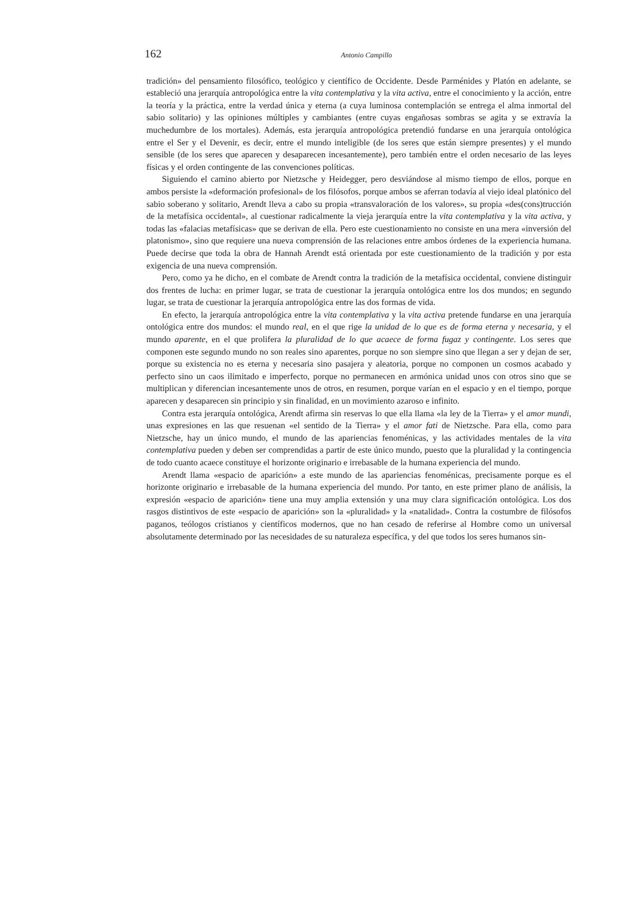162 Antonio Campillo
tradición» del pensamiento filosófico, teológico y científico de Occidente. Desde Parménides y Platón en adelante, se estableció una jerarquía antropológica entre la vita contemplativa y la vita activa, entre el conocimiento y la acción, entre la teoría y la práctica, entre la verdad única y eterna (a cuya luminosa contemplación se entrega el alma inmortal del sabio solitario) y las opiniones múltiples y cambiantes (entre cuyas engañosas sombras se agita y se extravía la muchedumbre de los mortales). Además, esta jerarquía antropológica pretendió fundarse en una jerarquía ontológica entre el Ser y el Devenir, es decir, entre el mundo inteligible (de los seres que están siempre presentes) y el mundo sensible (de los seres que aparecen y desaparecen incesantemente), pero también entre el orden necesario de las leyes físicas y el orden contingente de las convenciones políticas.
Siguiendo el camino abierto por Nietzsche y Heidegger, pero desviándose al mismo tiempo de ellos, porque en ambos persiste la «deformación profesional» de los filósofos, porque ambos se aferran todavía al viejo ideal platónico del sabio soberano y solitario, Arendt lleva a cabo su propia «transvaloración de los valores», su propia «des(cons)trucción de la metafísica occidental», al cuestionar radicalmente la vieja jerarquía entre la vita contemplativa y la vita activa, y todas las «falacias metafísicas» que se derivan de ella. Pero este cuestionamiento no consiste en una mera «inversión del platonismo», sino que requiere una nueva comprensión de las relaciones entre ambos órdenes de la experiencia humana. Puede decirse que toda la obra de Hannah Arendt está orientada por este cuestionamiento de la tradición y por esta exigencia de una nueva comprensión.
Pero, como ya he dicho, en el combate de Arendt contra la tradición de la metafísica occidental, conviene distinguir dos frentes de lucha: en primer lugar, se trata de cuestionar la jerarquía ontológica entre los dos mundos; en segundo lugar, se trata de cuestionar la jerarquía antropológica entre las dos formas de vida.
En efecto, la jerarquía antropológica entre la vita contemplativa y la vita activa pretende fundarse en una jerarquía ontológica entre dos mundos: el mundo real, en el que rige la unidad de lo que es de forma eterna y necesaria, y el mundo aparente, en el que prolifera la pluralidad de lo que acaece de forma fugaz y contingente. Los seres que componen este segundo mundo no son reales sino aparentes, porque no son siempre sino que llegan a ser y dejan de ser, porque su existencia no es eterna y necesaria sino pasajera y aleatoria, porque no componen un cosmos acabado y perfecto sino un caos ilimitado e imperfecto, porque no permanecen en armónica unidad unos con otros sino que se multiplican y diferencian incesantemente unos de otros, en resumen, porque varían en el espacio y en el tiempo, porque aparecen y desaparecen sin principio y sin finalidad, en un movimiento azaroso e infinito.
Contra esta jerarquía ontológica, Arendt afirma sin reservas lo que ella llama «la ley de la Tierra» y el amor mundi, unas expresiones en las que resuenan «el sentido de la Tierra» y el amor fati de Nietzsche. Para ella, como para Nietzsche, hay un único mundo, el mundo de las apariencias fenoménicas, y las actividades mentales de la vita contemplativa pueden y deben ser comprendidas a partir de este único mundo, puesto que la pluralidad y la contingencia de todo cuanto acaece constituye el horizonte originario e irrebasable de la humana experiencia del mundo.
Arendt llama «espacio de aparición» a este mundo de las apariencias fenoménicas, precisamente porque es el horizonte originario e irrebasable de la humana experiencia del mundo. Por tanto, en este primer plano de análisis, la expresión «espacio de aparición» tiene una muy amplia extensión y una muy clara significación ontológica. Los dos rasgos distintivos de este «espacio de aparición» son la «pluralidad» y la «natalidad». Contra la costumbre de filósofos paganos, teólogos cristianos y científicos modernos, que no han cesado de referirse al Hombre como un universal absolutamente determinado por las necesidades de su naturaleza específica, y del que todos los seres humanos sin-